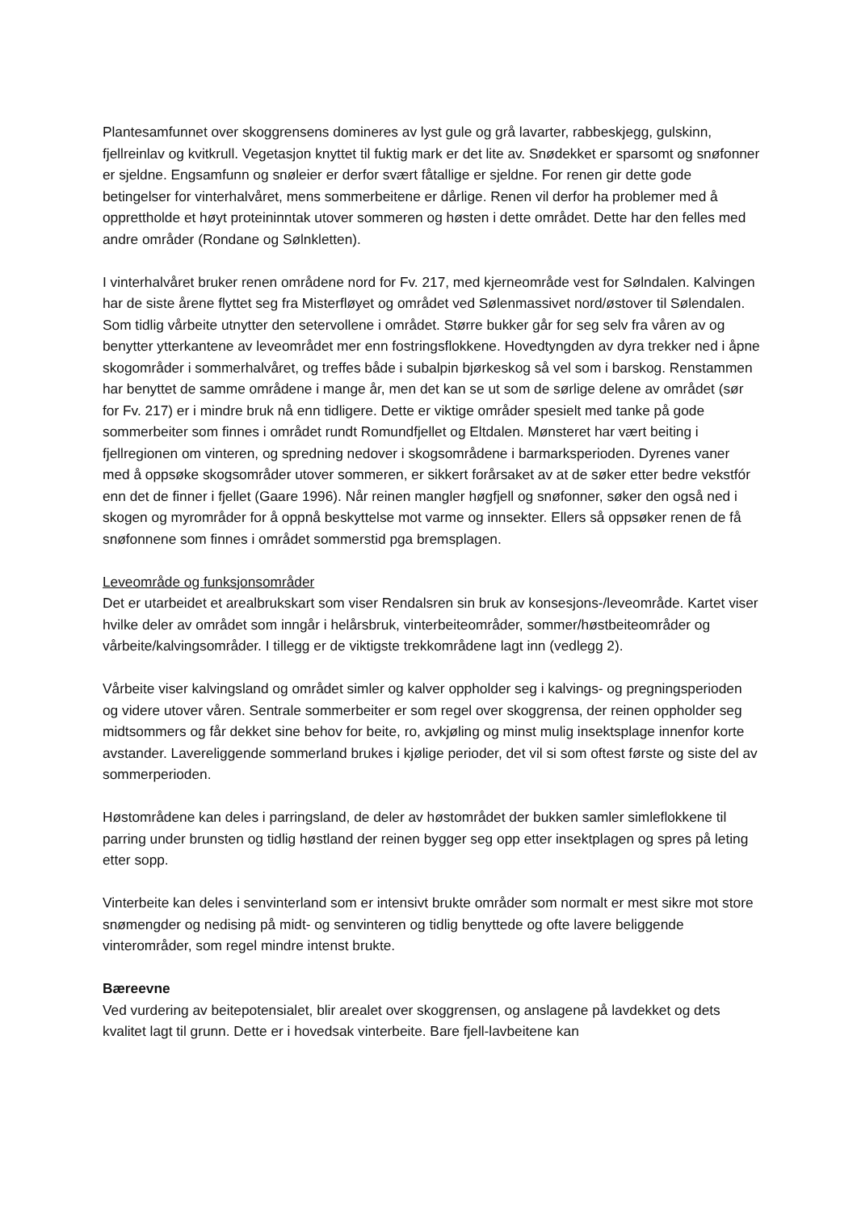Plantesamfunnet over skoggrensens domineres av lyst gule og grå lavarter, rabbeskjegg, gulskinn, fjellreinlav og kvitkrull. Vegetasjon knyttet til fuktig mark er det lite av. Snødekket er sparsomt og snøfonner er sjeldne. Engsamfunn og snøleier er derfor svært fåtallige er sjeldne. For renen gir dette gode betingelser for vinterhalvåret, mens sommerbeitene er dårlige. Renen vil derfor ha problemer med å opprettholde et høyt proteininntak utover sommeren og høsten i dette området. Dette har den felles med andre områder (Rondane og Sølnkletten).
I vinterhalvåret bruker renen områdene nord for Fv. 217, med kjerneområde vest for Sølndalen. Kalvingen har de siste årene flyttet seg fra Misterfløyet og området ved Sølenmassivet nord/østover til Sølendalen. Som tidlig vårbeite utnytter den setervollene i området. Større bukker går for seg selv fra våren av og benytter ytterkantene av leveområdet mer enn fostringsflokkene. Hovedtyngden av dyra trekker ned i åpne skogområder i sommerhalvåret, og treffes både i subalpin bjørkeskog så vel som i barskog. Renstammen har benyttet de samme områdene i mange år, men det kan se ut som de sørlige delene av området (sør for Fv. 217) er i mindre bruk nå enn tidligere. Dette er viktige områder spesielt med tanke på gode sommerbeiter som finnes i området rundt Romundfjellet og Eltdalen. Mønsteret har vært beiting i fjellregionen om vinteren, og spredning nedover i skogsområdene i barmarksperioden. Dyrenes vaner med å oppsøke skogsområder utover sommeren, er sikkert forårsaket av at de søker etter bedre vekstfór enn det de finner i fjellet (Gaare 1996). Når reinen mangler høgfjell og snøfonner, søker den også ned i skogen og myrområder for å oppnå beskyttelse mot varme og innsekter. Ellers så oppsøker renen de få snøfonnene som finnes i området sommerstid pga bremsplagen.
Leveområde og funksjonsområder
Det er utarbeidet et arealbrukskart som viser Rendalsren sin bruk av konsesjons-/leveområde. Kartet viser hvilke deler av området som inngår i helårsbruk, vinterbeiteområder, sommer/høstbeiteområder og vårbeite/kalvingsområder. I tillegg er de viktigste trekkområdene lagt inn (vedlegg 2).
Vårbeite viser kalvingsland og området simler og kalver oppholder seg i kalvings- og pregningsperioden og videre utover våren. Sentrale sommerbeiter er som regel over skoggrensa, der reinen oppholder seg midtsommers og får dekket sine behov for beite, ro, avkjøling og minst mulig insektsplage innenfor korte avstander. Lavereliggende sommerland brukes i kjølige perioder, det vil si som oftest første og siste del av sommerperioden.
Høstområdene kan deles i parringsland, de deler av høstområdet der bukken samler simleflokkene til parring under brunsten og tidlig høstland der reinen bygger seg opp etter insektplagen og spres på leting etter sopp.
Vinterbeite kan deles i senvinterland som er intensivt brukte områder som normalt er mest sikre mot store snømengder og nedising på midt- og senvinteren og tidlig benyttede og ofte lavere beliggende vinterområder, som regel mindre intenst brukte.
Bæreevne
Ved vurdering av beitepotensialet, blir arealet over skoggrensen, og anslagene på lavdekket og dets kvalitet lagt til grunn. Dette er i hovedsak vinterbeite. Bare fjell-lavbeitene kan